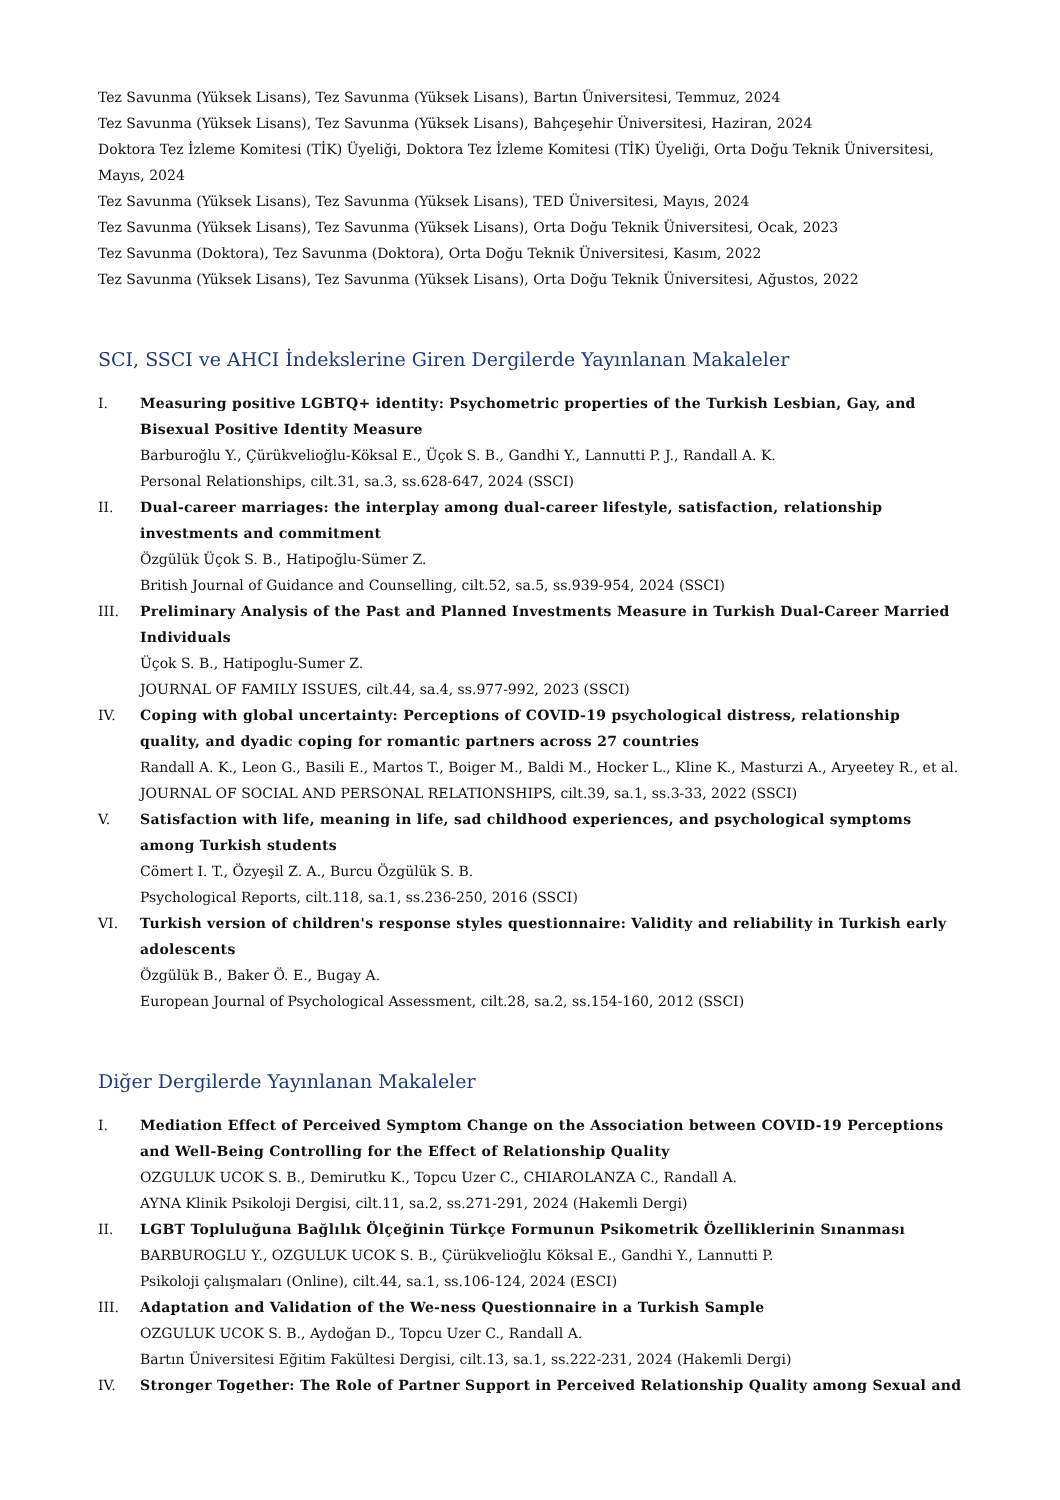Tez Savunma (Yüksek Lisans), Tez Savunma (Yüksek Lisans), Bartın Üniversitesi, Temmuz, 2024
Tez Savunma (Yüksek Lisans), Tez Savunma (Yüksek Lisans), Bahçeşehir Üniversitesi, Haziran, 2024
Doktora Tez İzleme Komitesi (TİK) Üyeliği, Doktora Tez İzleme Komitesi (TİK) Üyeliği, Orta Doğu Teknik Üniversitesi, Mayıs, 2024
Tez Savunma (Yüksek Lisans), Tez Savunma (Yüksek Lisans), TED Üniversitesi, Mayıs, 2024
Tez Savunma (Yüksek Lisans), Tez Savunma (Yüksek Lisans), Orta Doğu Teknik Üniversitesi, Ocak, 2023
Tez Savunma (Doktora), Tez Savunma (Doktora), Orta Doğu Teknik Üniversitesi, Kasım, 2022
Tez Savunma (Yüksek Lisans), Tez Savunma (Yüksek Lisans), Orta Doğu Teknik Üniversitesi, Ağustos, 2022
SCI, SSCI ve AHCI İndekslerine Giren Dergilerde Yayınlanan Makaleler
I. Measuring positive LGBTQ+ identity: Psychometric properties of the Turkish Lesbian, Gay, and Bisexual Positive Identity Measure
Barburoğlu Y., Çürükvelioğlu-Köksal E., Üçok S. B., Gandhi Y., Lannutti P. J., Randall A. K.
Personal Relationships, cilt.31, sa.3, ss.628-647, 2024 (SSCI)
II. Dual-career marriages: the interplay among dual-career lifestyle, satisfaction, relationship investments and commitment
Özgülük Üçok S. B., Hatipoğlu-Sümer Z.
British Journal of Guidance and Counselling, cilt.52, sa.5, ss.939-954, 2024 (SSCI)
III. Preliminary Analysis of the Past and Planned Investments Measure in Turkish Dual-Career Married Individuals
Üçok S. B., Hatipoglu-Sumer Z.
JOURNAL OF FAMILY ISSUES, cilt.44, sa.4, ss.977-992, 2023 (SSCI)
IV. Coping with global uncertainty: Perceptions of COVID-19 psychological distress, relationship quality, and dyadic coping for romantic partners across 27 countries
Randall A. K., Leon G., Basili E., Martos T., Boiger M., Baldi M., Hocker L., Kline K., Masturzi A., Aryeetey R., et al.
JOURNAL OF SOCIAL AND PERSONAL RELATIONSHIPS, cilt.39, sa.1, ss.3-33, 2022 (SSCI)
V. Satisfaction with life, meaning in life, sad childhood experiences, and psychological symptoms among Turkish students
Cömert I. T., Özyeşil Z. A., Burcu Özgülük S. B.
Psychological Reports, cilt.118, sa.1, ss.236-250, 2016 (SSCI)
VI. Turkish version of children's response styles questionnaire: Validity and reliability in Turkish early adolescents
Özgülük B., Baker Ö. E., Bugay A.
European Journal of Psychological Assessment, cilt.28, sa.2, ss.154-160, 2012 (SSCI)
Diğer Dergilerde Yayınlanan Makaleler
I. Mediation Effect of Perceived Symptom Change on the Association between COVID-19 Perceptions and Well-Being Controlling for the Effect of Relationship Quality
OZGULUK UCOK S. B., Demirutku K., Topcu Uzer C., CHIAROLANZA C., Randall A.
AYNA Klinik Psikoloji Dergisi, cilt.11, sa.2, ss.271-291, 2024 (Hakemli Dergi)
II. LGBT Topluluğuna Bağlılık Ölçeğinin Türkçe Formunun Psikometrik Özelliklerinin Sınanması
BARBUROGLU Y., OZGULUK UCOK S. B., Çürükvelioğlu Köksal E., Gandhi Y., Lannutti P.
Psikoloji çalışmaları (Online), cilt.44, sa.1, ss.106-124, 2024 (ESCI)
III. Adaptation and Validation of the We-ness Questionnaire in a Turkish Sample
OZGULUK UCOK S. B., Aydoğan D., Topcu Uzer C., Randall A.
Bartın Üniversitesi Eğitim Fakültesi Dergisi, cilt.13, sa.1, ss.222-231, 2024 (Hakemli Dergi)
IV. Stronger Together: The Role of Partner Support in Perceived Relationship Quality among Sexual and